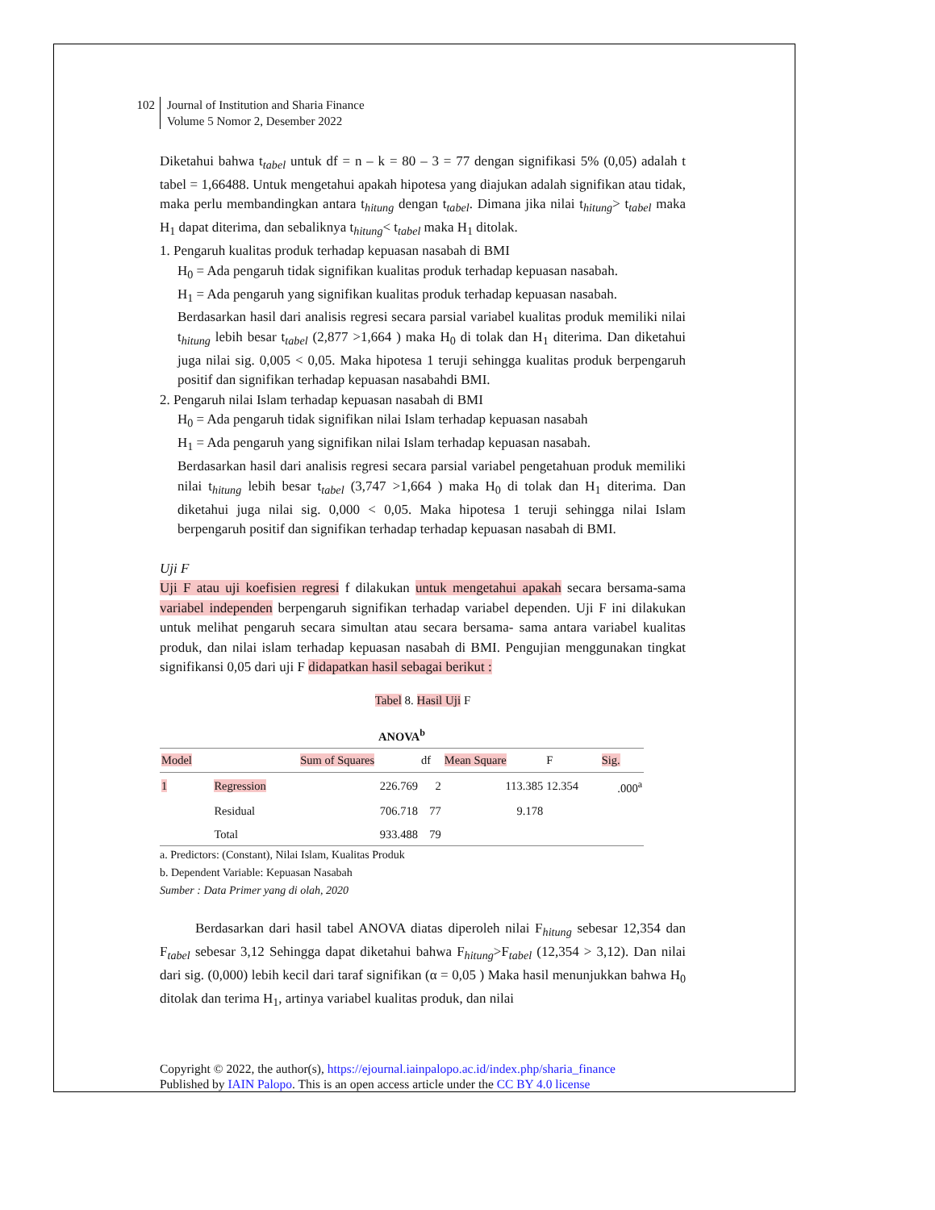102
Journal of Institution and Sharia Finance
Volume 5 Nomor 2, Desember 2022
Diketahui bahwa t<sub>tabel</sub> untuk df = n – k = 80 – 3 = 77 dengan signifikasi 5% (0,05) adalah t tabel = 1,66488. Untuk mengetahui apakah hipotesa yang diajukan adalah signifikan atau tidak, maka perlu membandingkan antara t<sub>hitung</sub> dengan t<sub>tabel</sub>. Dimana jika nilai t<sub>hitung</sub>> t<sub>tabel</sub> maka H<sub>1</sub> dapat diterima, dan sebaliknya t<sub>hitung</sub>< t<sub>tabel</sub> maka H<sub>1</sub> ditolak.
1. Pengaruh kualitas produk terhadap kepuasan nasabah di BMI
H<sub>0</sub> = Ada pengaruh tidak signifikan kualitas produk terhadap kepuasan nasabah.
H<sub>1</sub> = Ada pengaruh yang signifikan kualitas produk terhadap kepuasan nasabah.
Berdasarkan hasil dari analisis regresi secara parsial variabel kualitas produk memiliki nilai t<sub>hitung</sub> lebih besar t<sub>tabel</sub> (2,877 >1,664 ) maka H<sub>0</sub> di tolak dan H<sub>1</sub> diterima. Dan diketahui juga nilai sig. 0,005 < 0,05. Maka hipotesa 1 teruji sehingga kualitas produk berpengaruh positif dan signifikan terhadap kepuasan nasabahdi BMI.
2. Pengaruh nilai Islam terhadap kepuasan nasabah di BMI
H<sub>0</sub> = Ada pengaruh tidak signifikan nilai Islam terhadap kepuasan nasabah
H<sub>1</sub> = Ada pengaruh yang signifikan nilai Islam terhadap kepuasan nasabah.
Berdasarkan hasil dari analisis regresi secara parsial variabel pengetahuan produk memiliki nilai t<sub>hitung</sub> lebih besar t<sub>tabel</sub> (3,747 >1,664 ) maka H<sub>0</sub> di tolak dan H<sub>1</sub> diterima. Dan diketahui juga nilai sig. 0,000 < 0,05. Maka hipotesa 1 teruji sehingga nilai Islam berpengaruh positif dan signifikan terhadap terhadap kepuasan nasabah di BMI.
Uji F
Uji F atau uji koefisien regresi f dilakukan untuk mengetahui apakah secara bersama-sama variabel independen berpengaruh signifikan terhadap variabel dependen. Uji F ini dilakukan untuk melihat pengaruh secara simultan atau secara bersama- sama antara variabel kualitas produk, dan nilai islam terhadap kepuasan nasabah di BMI. Pengujian menggunakan tingkat signifikansi 0,05 dari uji F didapatkan hasil sebagai berikut :
Tabel 8. Hasil Uji F
| ANOVA<sup>b</sup> | | | | | | |
| --- | --- | --- | --- | --- | --- | --- |
| Model | | Sum of Squares | df | Mean Square | F | Sig. |
| 1 | Regression | 226.769 | 2 | 113.385 | 12.354 | .000<sup>a</sup> |
| | Residual | 706.718 | 77 | 9.178 | | |
| | Total | 933.488 | 79 | | | |
a. Predictors: (Constant), Nilai Islam, Kualitas Produk
b. Dependent Variable: Kepuasan Nasabah
Sumber : Data Primer yang di olah, 2020
Berdasarkan dari hasil tabel ANOVA diatas diperoleh nilai F<sub>hitung</sub> sebesar 12,354 dan F<sub>tabel</sub> sebesar 3,12 Sehingga dapat diketahui bahwa F<sub>hitung</sub>>F<sub>tabel</sub> (12,354 > 3,12). Dan nilai dari sig. (0,000) lebih kecil dari taraf signifikan (α = 0,05 ) Maka hasil menunjukkan bahwa H<sub>0</sub> ditolak dan terima H<sub>1</sub>, artinya variabel kualitas produk, dan nilai
Copyright © 2022, the author(s), https://ejournal.iainpalopo.ac.id/index.php/sharia_finance
Published by IAIN Palopo. This is an open access article under the CC BY 4.0 license